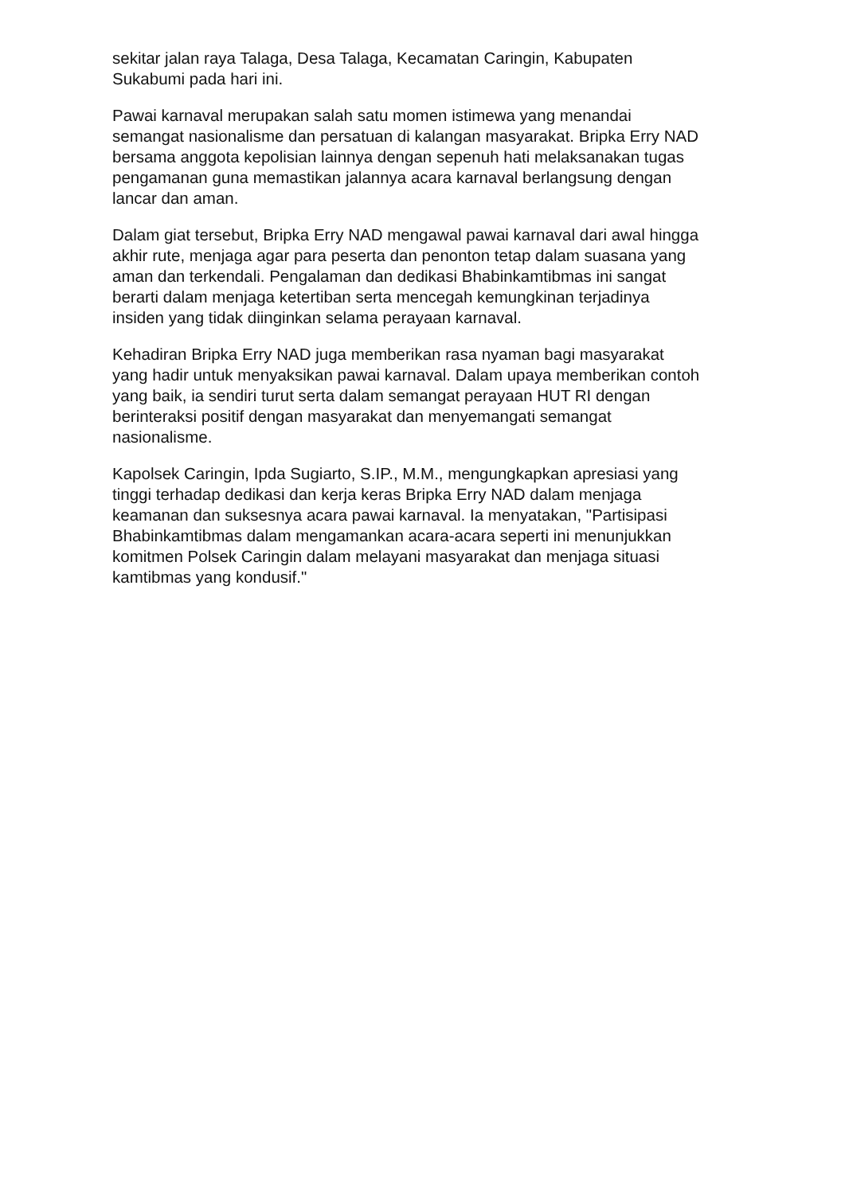sekitar jalan raya Talaga, Desa Talaga, Kecamatan Caringin, Kabupaten
Sukabumi pada hari ini.
Pawai karnaval merupakan salah satu momen istimewa yang menandai
semangat nasionalisme dan persatuan di kalangan masyarakat. Bripka Erry NAD
bersama anggota kepolisian lainnya dengan sepenuh hati melaksanakan tugas
pengamanan guna memastikan jalannya acara karnaval berlangsung dengan
lancar dan aman.
Dalam giat tersebut, Bripka Erry NAD mengawal pawai karnaval dari awal hingga
akhir rute, menjaga agar para peserta dan penonton tetap dalam suasana yang
aman dan terkendali. Pengalaman dan dedikasi Bhabinkamtibmas ini sangat
berarti dalam menjaga ketertiban serta mencegah kemungkinan terjadinya
insiden yang tidak diinginkan selama perayaan karnaval.
Kehadiran Bripka Erry NAD juga memberikan rasa nyaman bagi masyarakat
yang hadir untuk menyaksikan pawai karnaval. Dalam upaya memberikan contoh
yang baik, ia sendiri turut serta dalam semangat perayaan HUT RI dengan
berinteraksi positif dengan masyarakat dan menyemangati semangat
nasionalisme.
Kapolsek Caringin, Ipda Sugiarto, S.IP., M.M., mengungkapkan apresiasi yang
tinggi terhadap dedikasi dan kerja keras Bripka Erry NAD dalam menjaga
keamanan dan suksesnya acara pawai karnaval. Ia menyatakan, "Partisipasi
Bhabinkamtibmas dalam mengamankan acara-acara seperti ini menunjukkan
komitmen Polsek Caringin dalam melayani masyarakat dan menjaga situasi
kamtibmas yang kondusif."